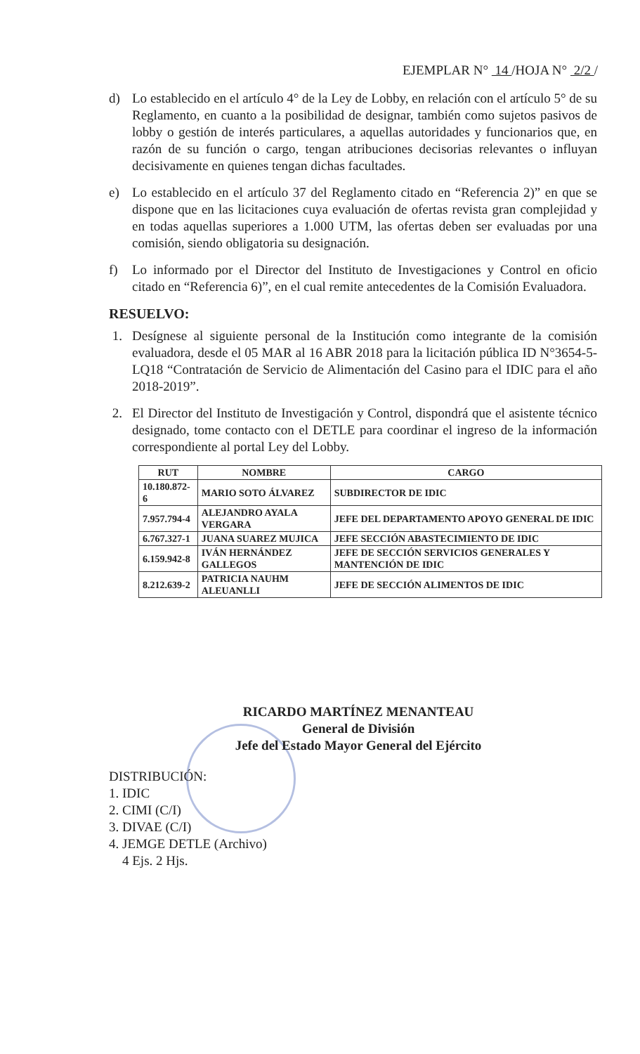EJEMPLAR N° 14 /HOJA N° 2/2 /
d) Lo establecido en el artículo 4° de la Ley de Lobby, en relación con el artículo 5° de su Reglamento, en cuanto a la posibilidad de designar, también como sujetos pasivos de lobby o gestión de interés particulares, a aquellas autoridades y funcionarios que, en razón de su función o cargo, tengan atribuciones decisorias relevantes o influyan decisivamente en quienes tengan dichas facultades.
e) Lo establecido en el artículo 37 del Reglamento citado en “Referencia 2)” en que se dispone que en las licitaciones cuya evaluación de ofertas revista gran complejidad y en todas aquellas superiores a 1.000 UTM, las ofertas deben ser evaluadas por una comisión, siendo obligatoria su designación.
f) Lo informado por el Director del Instituto de Investigaciones y Control en oficio citado en “Referencia 6)”, en el cual remite antecedentes de la Comisión Evaluadora.
RESUELVO:
1. Desígnese al siguiente personal de la Institución como integrante de la comisión evaluadora, desde el 05 MAR al 16 ABR 2018 para la licitación pública ID N°3654-5-LQ18 “Contratación de Servicio de Alimentación del Casino para el IDIC para el año 2018-2019”.
2. El Director del Instituto de Investigación y Control, dispondrá que el asistente técnico designado, tome contacto con el DETLE para coordinar el ingreso de la información correspondiente al portal Ley del Lobby.
| RUT | NOMBRE | CARGO |
| --- | --- | --- |
| 10.180.872-6 | MARIO SOTO ÁLVAREZ | SUBDIRECTOR DE IDIC |
| 7.957.794-4 | ALEJANDRO AYALA VERGARA | JEFE DEL DEPARTAMENTO APOYO GENERAL DE IDIC |
| 6.767.327-1 | JUANA SUAREZ MUJICA | JEFE SECCIÓN ABASTECIMIENTO DE IDIC |
| 6.159.942-8 | IVÁN HERNÁNDEZ GALLEGOS | JEFE DE SECCIÓN SERVICIOS GENERALES Y MANTENCIÓN DE IDIC |
| 8.212.639-2 | PATRICIA NAUHM ALEUANLLI | JEFE DE SECCIÓN ALIMENTOS DE IDIC |
RICARDO MARTÍNEZ MENANTEAU
General de División
Jefe del Estado Mayor General del Ejército
DISTRIBUCIÓN:
1. IDIC
2. CIMI (C/I)
3. DIVAE (C/I)
4. JEMGE DETLE (Archivo)
4 Ejs. 2 Hjs.